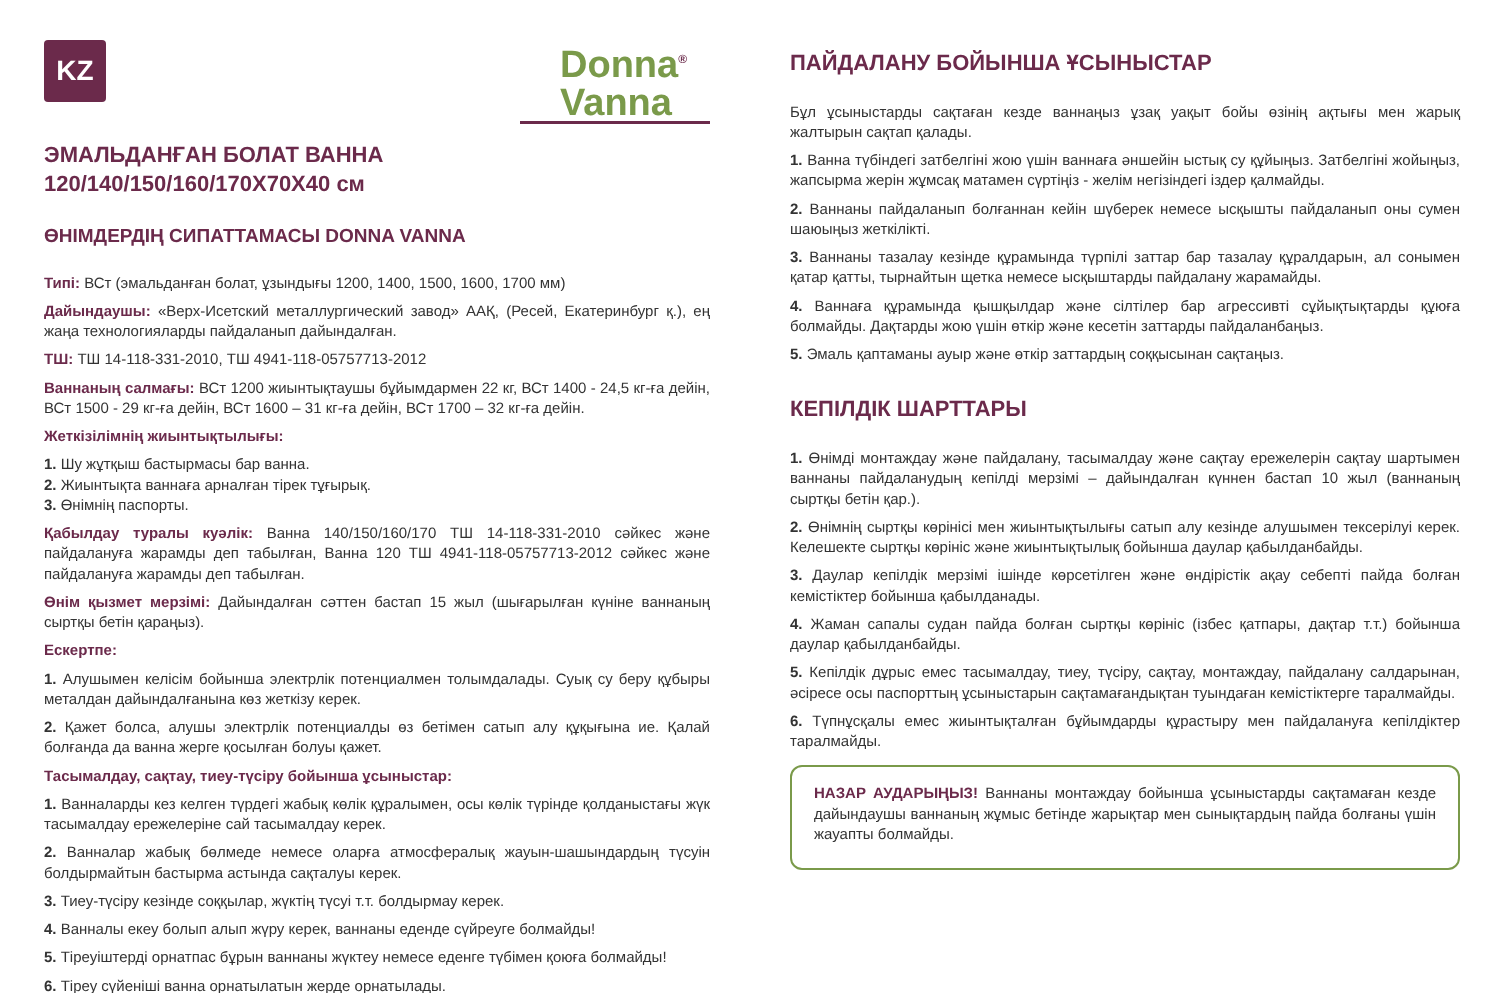KZ
Donna<sup>®</sup>
Vanna
ЭМАЛЬДАНҒАН БОЛАТ ВАННА
120/140/150/160/170X70X40 см
ӨНІМДЕРДІҢ СИПАТТАМАСЫ DONNA VANNA
Типі: ВСт (эмальданған болат, ұзындығы 1200, 1400, 1500, 1600, 1700 мм)
Дайындаушы: «Верх-Исетский металлургический завод» ААҚ, (Ресей, Екатеринбург қ.), ең жаңа технологияларды пайдаланып дайындалған.
ТШ: ТШ 14-118-331-2010, ТШ 4941-118-05757713-2012
Ваннаның салмағы: ВСт 1200 жиынтықтаушы бұйымдармен 22 кг, ВСт 1400 - 24,5 кг-ға дейін, ВСт 1500 - 29 кг-ға дейін, ВСт 1600 – 31 кг-ға дейін, ВСт 1700 – 32 кг-ға дейін.
Жеткізілімнің жиынтықтылығы:
1. Шу жұтқыш бастырмасы бар ванна.
2. Жиынтықта ваннаға арналған тірек тұғырық.
3. Өнімнің паспорты.
Қабылдау туралы куәлік: Ванна 140/150/160/170 ТШ 14-118-331-2010 сәйкес және пайдалануға жарамды деп табылған, Ванна 120 ТШ 4941-118-05757713-2012 сәйкес және пайдалануға жарамды деп табылған.
Өнім қызмет мерзімі: Дайындалған сәттен бастап 15 жыл (шығарылған күніне ваннаның сыртқы бетін қараңыз).
Ескертпе:
1. Алушымен келісім бойынша электрлік потенциалмен толымдалады. Суық су беру құбыры металдан дайындалғанына көз жеткізу керек.
2. Қажет болса, алушы электрлік потенциалды өз бетімен сатып алу құқығына ие. Қалай болғанда да ванна жерге қосылған болуы қажет.
Тасымалдау, сақтау, тиеу-түсіру бойынша ұсыныстар:
1. Ванналарды кез келген түрдегі жабық көлік құралымен, осы көлік түрінде қолданыстағы жүк тасымалдау ережелеріне сай тасымалдау керек.
2. Ванналар жабық бөлмеде немесе оларға атмосфералық жауын-шашындардың түсуін болдырмайтын бастырма астында сақталуы керек.
3. Тиеу-түсіру кезінде соққылар, жүктің түсуі т.т. болдырмау керек.
4. Ванналы екеу болып алып жүру керек, ваннаны еденде сүйреуге болмайды!
5. Тіреуіштерді орнатпас бұрын ваннаны жүктеу немесе еденге түбімен қоюға болмайды!
6. Тіреу сүйеніші ванна орнатылатын жерде орнатылады.
ПАЙДАЛАНУ БОЙЫНША ҰСЫНЫСТАР
Бұл ұсыныстарды сақтаған кезде ваннаңыз ұзақ уақыт бойы өзінің ақтығы мен жарық жалтырын сақтап қалады.
1. Ванна түбіндегі затбелгіні жою үшін ваннаға әншейін ыстық су құйыңыз. Затбелгіні жойыңыз, жапсырма жерін жұмсақ матамен сүртіңіз - желім негізіндегі іздер қалмайды.
2. Ваннаны пайдаланып болғаннан кейін шүберек немесе ысқышты пайдаланып оны сумен шаюыңыз жеткілікті.
3. Ваннаны тазалау кезінде құрамында түрпілі заттар бар тазалау құралдарын, ал сонымен қатар қатты, тырнайтын щетка немесе ысқыштарды пайдалану жарамайды.
4. Ваннаға құрамында қышқылдар және сілтілер бар агрессивті сұйықтықтарды құюға болмайды. Дақтарды жою үшін өткір және кесетін заттарды пайдаланбаңыз.
5. Эмаль қаптаманы ауыр және өткір заттардың соққысынан сақтаңыз.
КЕПІЛДІК ШАРТТАРЫ
1. Өнімді монтаждау және пайдалану, тасымалдау және сақтау ережелерін сақтау шартымен ваннаны пайдаланудың кепілді мерзімі – дайындалған күннен бастап 10 жыл (ваннаның сыртқы бетін қар.).
2. Өнімнің сыртқы көрінісі мен жиынтықтылығы сатып алу кезінде алушымен тексерілуі керек. Келешекте сыртқы көрініс және жиынтықтылық бойынша даулар қабылданбайды.
3. Даулар кепілдік мерзімі ішінде көрсетілген және өндірістік ақау себепті пайда болған кемістіктер бойынша қабылданады.
4. Жаман сапалы судан пайда болған сыртқы көрініс (ізбес қатпары, дақтар т.т.) бойынша даулар қабылданбайды.
5. Кепілдік дұрыс емес тасымалдау, тиеу, түсіру, сақтау, монтаждау, пайдалану салдарынан, әсіресе осы паспорттың ұсыныстарын сақтамағандықтан туындаған кемістіктерге таралмайды.
6. Түпнұсқалы емес жиынтықталған бұйымдарды құрастыру мен пайдалануға кепілдіктер таралмайды.
НАЗАР АУДАРЫҢЫЗ! Ваннаны монтаждау бойынша ұсыныстарды сақтамаған кезде дайындаушы ваннаның жұмыс бетінде жарықтар мен сынықтардың пайда болғаны үшін жауапты болмайды.